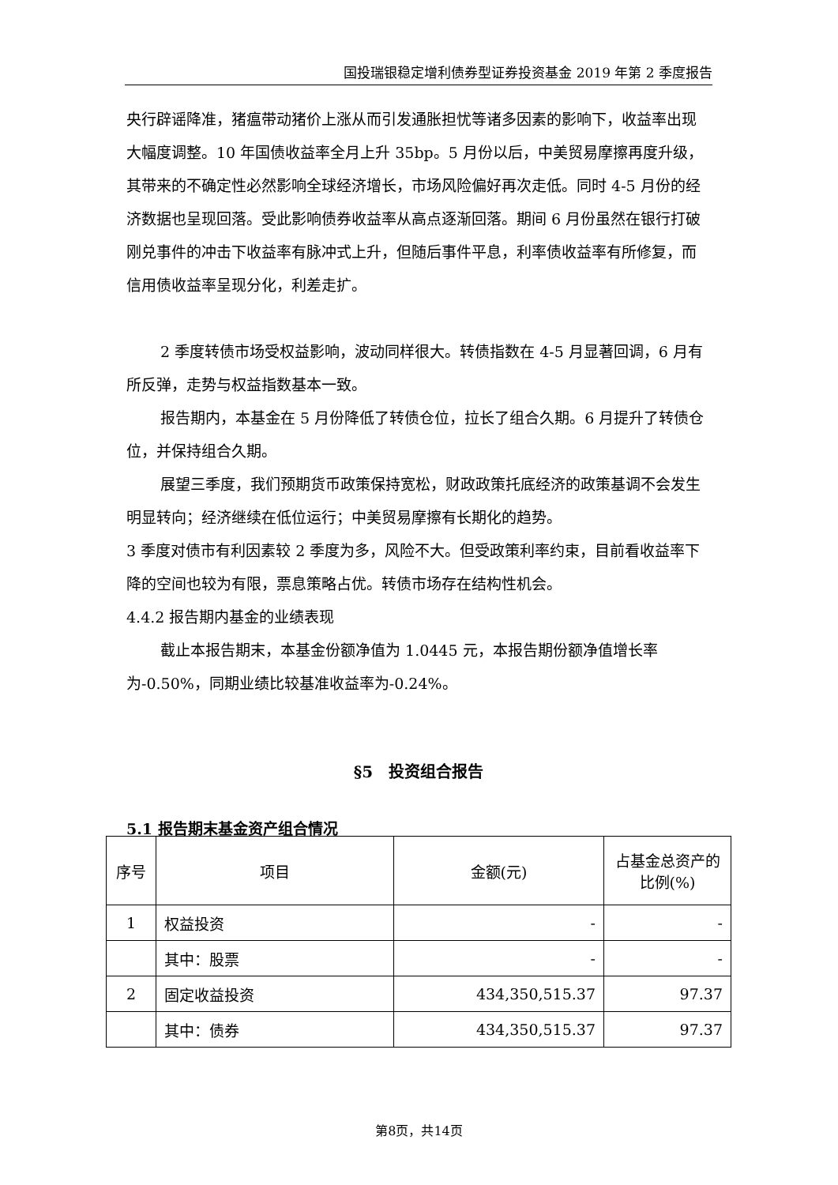国投瑞银稳定增利债券型证券投资基金 2019 年第 2 季度报告
央行辟谣降准，猪瘟带动猪价上涨从而引发通胀担忧等诸多因素的影响下，收益率出现大幅度调整。10 年国债收益率全月上升 35bp。5 月份以后，中美贸易摩擦再度升级，其带来的不确定性必然影响全球经济增长，市场风险偏好再次走低。同时 4-5 月份的经济数据也呈现回落。受此影响债券收益率从高点逐渐回落。期间 6 月份虽然在银行打破刚兑事件的冲击下收益率有脉冲式上升，但随后事件平息，利率债收益率有所修复，而信用债收益率呈现分化，利差走扩。
2 季度转债市场受权益影响，波动同样很大。转债指数在 4-5 月显著回调，6 月有所反弹，走势与权益指数基本一致。
报告期内，本基金在 5 月份降低了转债仓位，拉长了组合久期。6 月提升了转债仓位，并保持组合久期。
展望三季度，我们预期货币政策保持宽松，财政政策托底经济的政策基调不会发生明显转向；经济继续在低位运行；中美贸易摩擦有长期化的趋势。
3 季度对债市有利因素较 2 季度为多，风险不大。但受政策利率约束，目前看收益率下降的空间也较为有限，票息策略占优。转债市场存在结构性机会。
4.4.2 报告期内基金的业绩表现
截止本报告期末，本基金份额净值为 1.0445 元，本报告期份额净值增长率为-0.50%，同期业绩比较基准收益率为-0.24%。
§5　投资组合报告
5.1 报告期末基金资产组合情况
| 序号 | 项目 | 金额(元) | 占基金总资产的比例(%) |
| --- | --- | --- | --- |
| 1 | 权益投资 | - | - |
| | 其中：股票 | - | - |
| 2 | 固定收益投资 | 434,350,515.37 | 97.37 |
| | 其中：债券 | 434,350,515.37 | 97.37 |
第8页，共14页